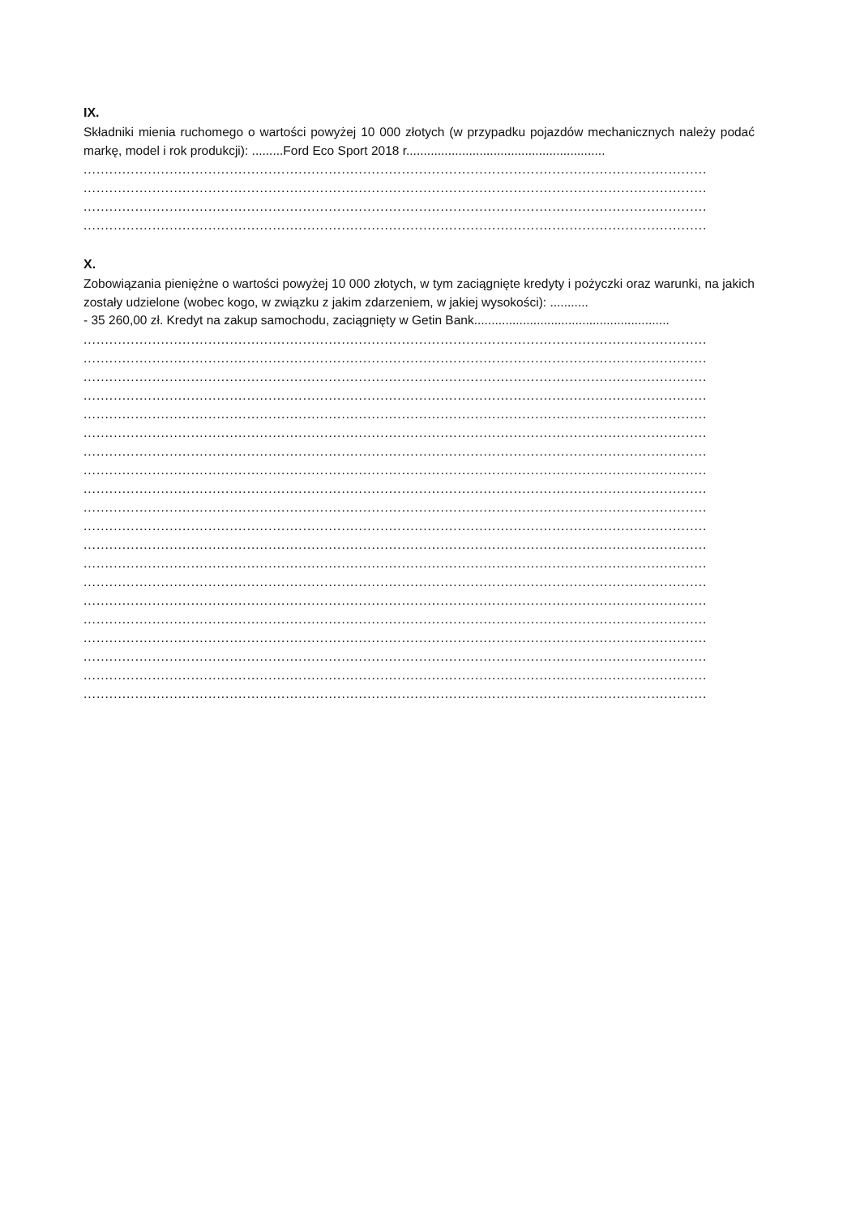IX.
Składniki mienia ruchomego o wartości powyżej 10 000 złotych (w przypadku pojazdów mechanicznych należy podać markę, model i rok produkcji): .........Ford Eco Sport 2018 r.........................................................
.................................................................................................................................................
.................................................................................................................................................
.................................................................................................................................................
.................................................................................................................................................
X.
Zobowiązania pieniężne o wartości powyżej 10 000 złotych, w tym zaciągnięte kredyty i pożyczki oraz warunki, na jakich zostały udzielone (wobec kogo, w związku z jakim zdarzeniem, w jakiej wysokości): ...........
- 35 260,00 zł. Kredyt na zakup samochodu, zaciągnięty w Getin Bank........................................................
.................................................................................................................................................
.................................................................................................................................................
.................................................................................................................................................
.................................................................................................................................................
.................................................................................................................................................
.................................................................................................................................................
.................................................................................................................................................
.................................................................................................................................................
.................................................................................................................................................
.................................................................................................................................................
.................................................................................................................................................
.................................................................................................................................................
.................................................................................................................................................
.................................................................................................................................................
.................................................................................................................................................
.................................................................................................................................................
.................................................................................................................................................
.................................................................................................................................................
.................................................................................................................................................
.................................................................................................................................................